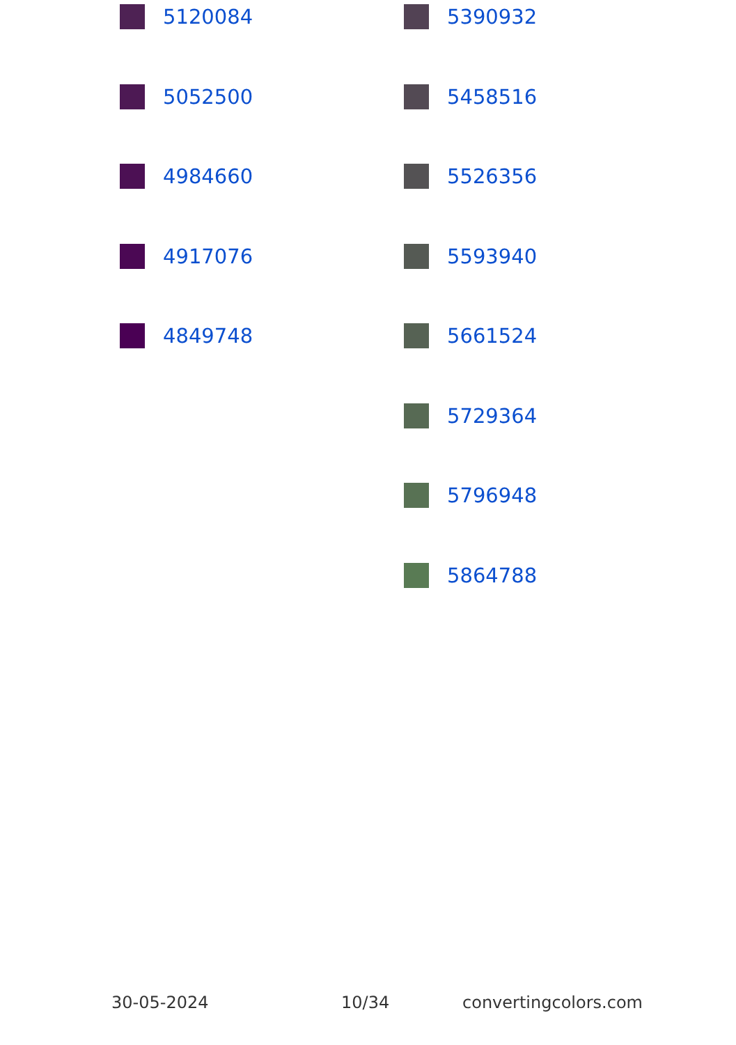5120084
5052500
4984660
4917076
4849748
5390932
5458516
5526356
5593940
5661524
5729364
5796948
5864788
30-05-2024 10/34 convertingcolors.com